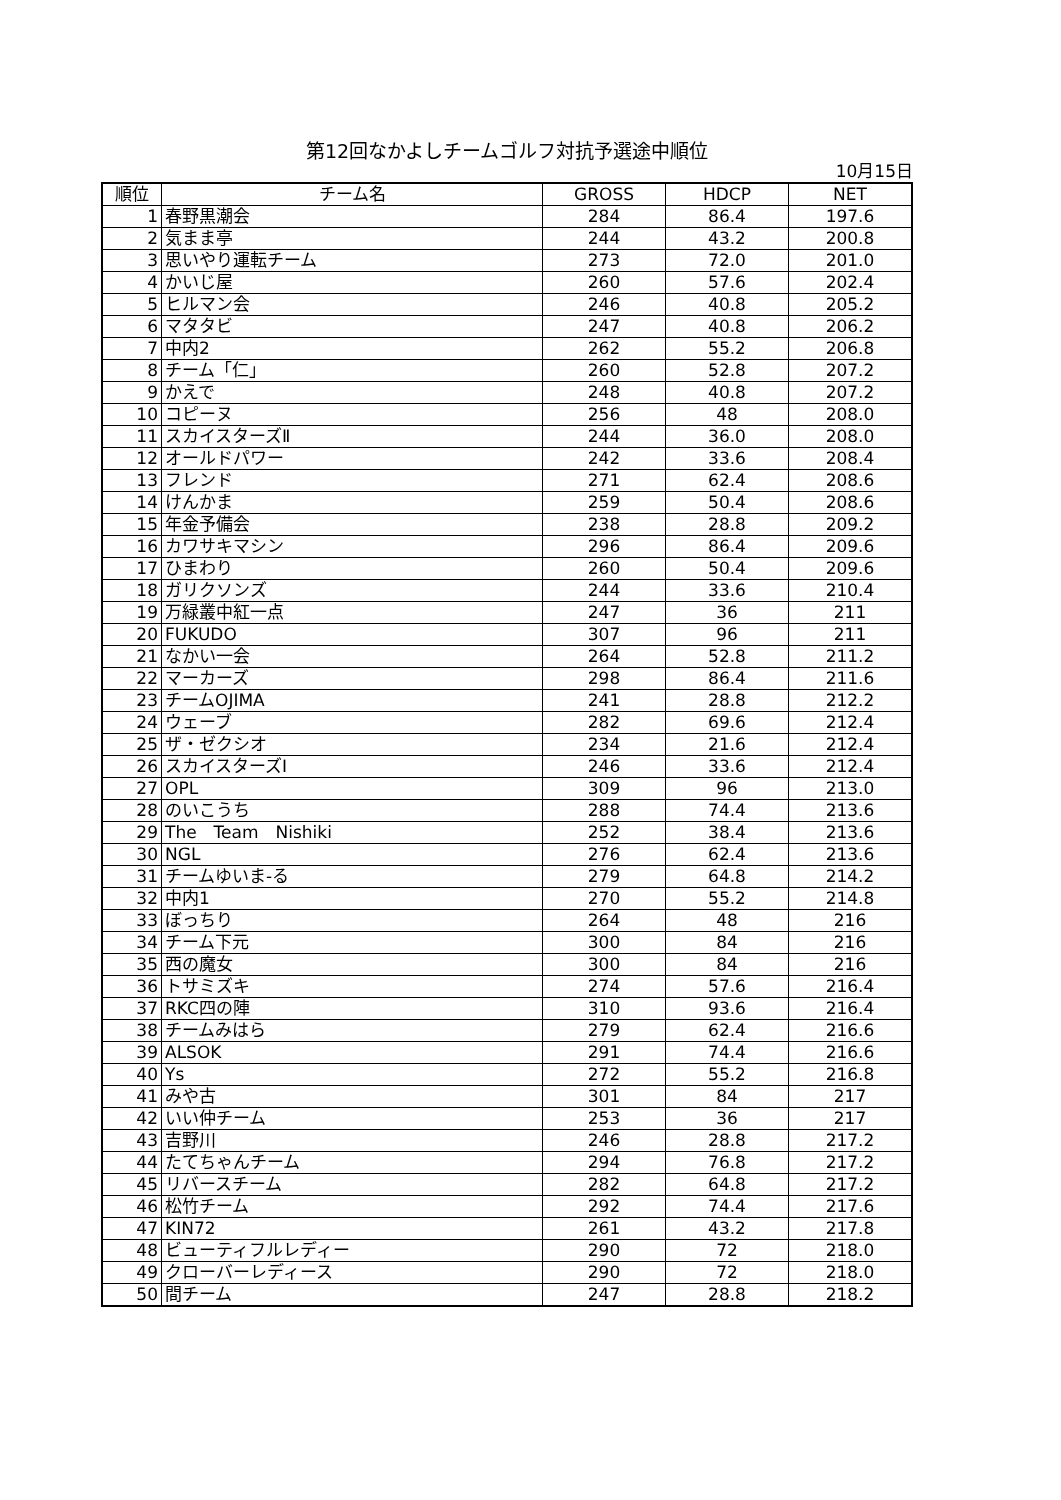第12回なかよしチームゴルフ対抗予選途中順位
10月15日
| 順位 | チーム名 | GROSS | HDCP | NET |
| --- | --- | --- | --- | --- |
| 1 | 春野黒潮会 | 284 | 86.4 | 197.6 |
| 2 | 気まま亭 | 244 | 43.2 | 200.8 |
| 3 | 思いやり運転チーム | 273 | 72.0 | 201.0 |
| 4 | かいじ屋 | 260 | 57.6 | 202.4 |
| 5 | ヒルマン会 | 246 | 40.8 | 205.2 |
| 6 | マタタビ | 247 | 40.8 | 206.2 |
| 7 | 中内2 | 262 | 55.2 | 206.8 |
| 8 | チーム「仁」 | 260 | 52.8 | 207.2 |
| 9 | かえで | 248 | 40.8 | 207.2 |
| 10 | コピーヌ | 256 | 48 | 208.0 |
| 11 | スカイスターズⅡ | 244 | 36.0 | 208.0 |
| 12 | オールドパワー | 242 | 33.6 | 208.4 |
| 13 | フレンド | 271 | 62.4 | 208.6 |
| 14 | けんかま | 259 | 50.4 | 208.6 |
| 15 | 年金予備会 | 238 | 28.8 | 209.2 |
| 16 | カワサキマシン | 296 | 86.4 | 209.6 |
| 17 | ひまわり | 260 | 50.4 | 209.6 |
| 18 | ガリクソンズ | 244 | 33.6 | 210.4 |
| 19 | 万緑叢中紅一点 | 247 | 36 | 211 |
| 20 | FUKUDO | 307 | 96 | 211 |
| 21 | なかい一会 | 264 | 52.8 | 211.2 |
| 22 | マーカーズ | 298 | 86.4 | 211.6 |
| 23 | チームOJIMA | 241 | 28.8 | 212.2 |
| 24 | ウェーブ | 282 | 69.6 | 212.4 |
| 25 | ザ・ゼクシオ | 234 | 21.6 | 212.4 |
| 26 | スカイスターズⅠ | 246 | 33.6 | 212.4 |
| 27 | OPL | 309 | 96 | 213.0 |
| 28 | のいこうち | 288 | 74.4 | 213.6 |
| 29 | The Team Nishiki | 252 | 38.4 | 213.6 |
| 30 | NGL | 276 | 62.4 | 213.6 |
| 31 | チームゆいま-る | 279 | 64.8 | 214.2 |
| 32 | 中内1 | 270 | 55.2 | 214.8 |
| 33 | ぼっちり | 264 | 48 | 216 |
| 34 | チーム下元 | 300 | 84 | 216 |
| 35 | 西の魔女 | 300 | 84 | 216 |
| 36 | トサミズキ | 274 | 57.6 | 216.4 |
| 37 | RKC四の陣 | 310 | 93.6 | 216.4 |
| 38 | チームみはら | 279 | 62.4 | 216.6 |
| 39 | ALSOK | 291 | 74.4 | 216.6 |
| 40 | Ys | 272 | 55.2 | 216.8 |
| 41 | みや古 | 301 | 84 | 217 |
| 42 | いい仲チーム | 253 | 36 | 217 |
| 43 | 吉野川 | 246 | 28.8 | 217.2 |
| 44 | たてちゃんチーム | 294 | 76.8 | 217.2 |
| 45 | リバースチーム | 282 | 64.8 | 217.2 |
| 46 | 松竹チーム | 292 | 74.4 | 217.6 |
| 47 | KIN72 | 261 | 43.2 | 217.8 |
| 48 | ビューティフルレディー | 290 | 72 | 218.0 |
| 49 | クローバーレディース | 290 | 72 | 218.0 |
| 50 | 間チーム | 247 | 28.8 | 218.2 |